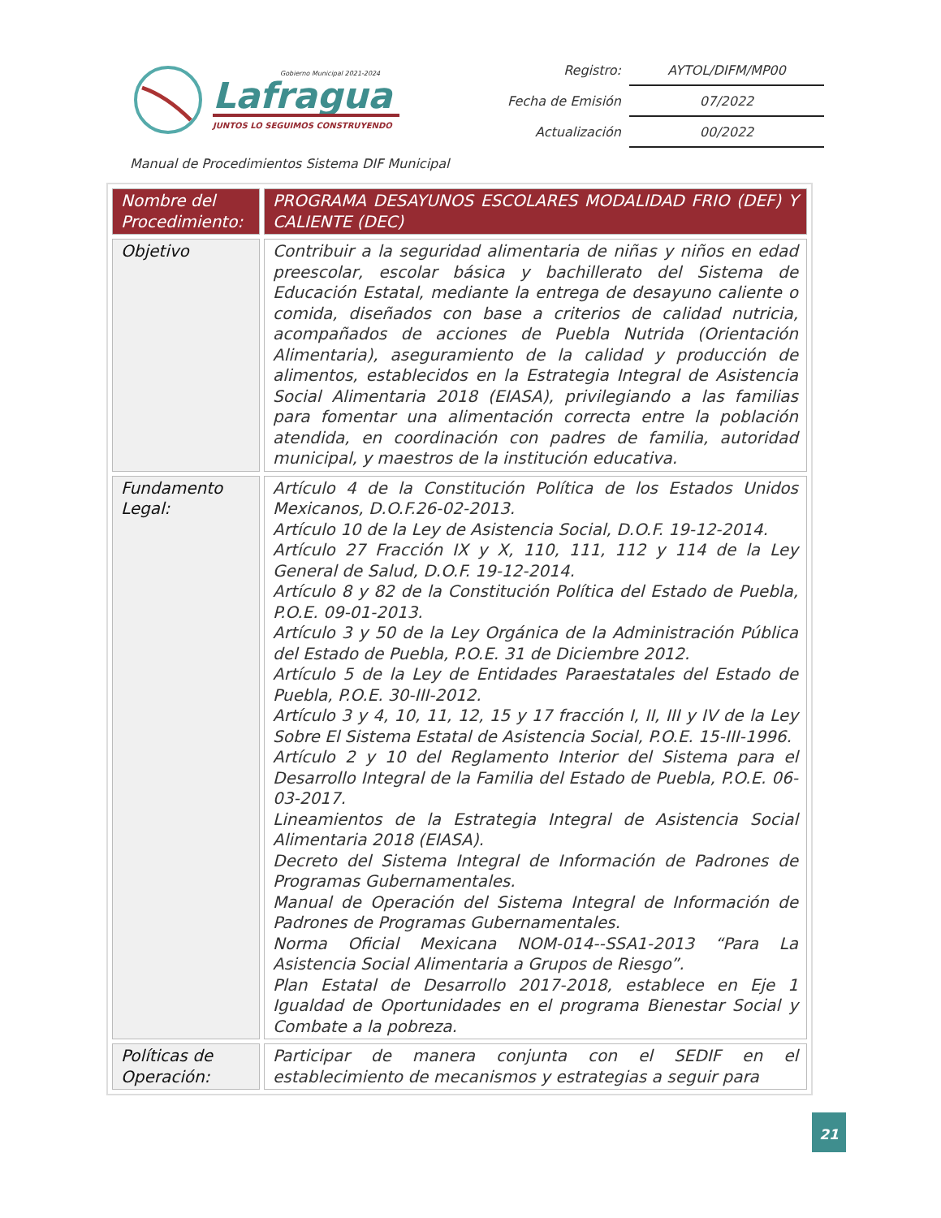Lafragua
Gobierno Municipal 2021-2024
JUNTOS LO SEGUIMOS CONSTRUYENDO
| Registro: | AYTOL/DIFM/MP00 |
| Fecha de Emisión | 07/2022 |
| Actualización | 00/2022 |
Manual de Procedimientos Sistema DIF Municipal
| Nombre del Procedimiento: | PROGRAMA DESAYUNOS ESCOLARES MODALIDAD FRIO (DEF) Y CALIENTE (DEC) |
| Objetivo | Contribuir a la seguridad alimentaria de niñas y niños en edad preescolar, escolar básica y bachillerato del Sistema de Educación Estatal, mediante la entrega de desayuno caliente o comida, diseñados con base a criterios de calidad nutricia, acompañados de acciones de Puebla Nutrida (Orientación Alimentaria), aseguramiento de la calidad y producción de alimentos, establecidos en la Estrategia Integral de Asistencia Social Alimentaria 2018 (EIASA), privilegiando a las familias para fomentar una alimentación correcta entre la población atendida, en coordinación con padres de familia, autoridad municipal, y maestros de la institución educativa. |
| Fundamento Legal: | Artículo 4 de la Constitución Política de los Estados Unidos Mexicanos, D.O.F.26-02-2013. Artículo 10 de la Ley de Asistencia Social, D.O.F. 19-12-2014. Artículo 27 Fracción IX y X, 110, 111, 112 y 114 de la Ley General de Salud, D.O.F. 19-12-2014. Artículo 8 y 82 de la Constitución Política del Estado de Puebla, P.O.E. 09-01-2013. Artículo 3 y 50 de la Ley Orgánica de la Administración Pública del Estado de Puebla, P.O.E. 31 de Diciembre 2012. Artículo 5 de la Ley de Entidades Paraestatales del Estado de Puebla, P.O.E. 30-III-2012. Artículo 3 y 4, 10, 11, 12, 15 y 17 fracción I, II, III y IV de la Ley Sobre El Sistema Estatal de Asistencia Social, P.O.E. 15-III-1996. Artículo 2 y 10 del Reglamento Interior del Sistema para el Desarrollo Integral de la Familia del Estado de Puebla, P.O.E. 06-03-2017. Lineamientos de la Estrategia Integral de Asistencia Social Alimentaria 2018 (EIASA). Decreto del Sistema Integral de Información de Padrones de Programas Gubernamentales. Manual de Operación del Sistema Integral de Información de Padrones de Programas Gubernamentales. Norma Oficial Mexicana NOM-014--SSA1-2013 “Para La Asistencia Social Alimentaria a Grupos de Riesgo”. Plan Estatal de Desarrollo 2017-2018, establece en Eje 1 Igualdad de Oportunidades en el programa Bienestar Social y Combate a la pobreza. |
| Políticas de Operación: | Participar de manera conjunta con el SEDIF en el establecimiento de mecanismos y estrategias a seguir para |
21